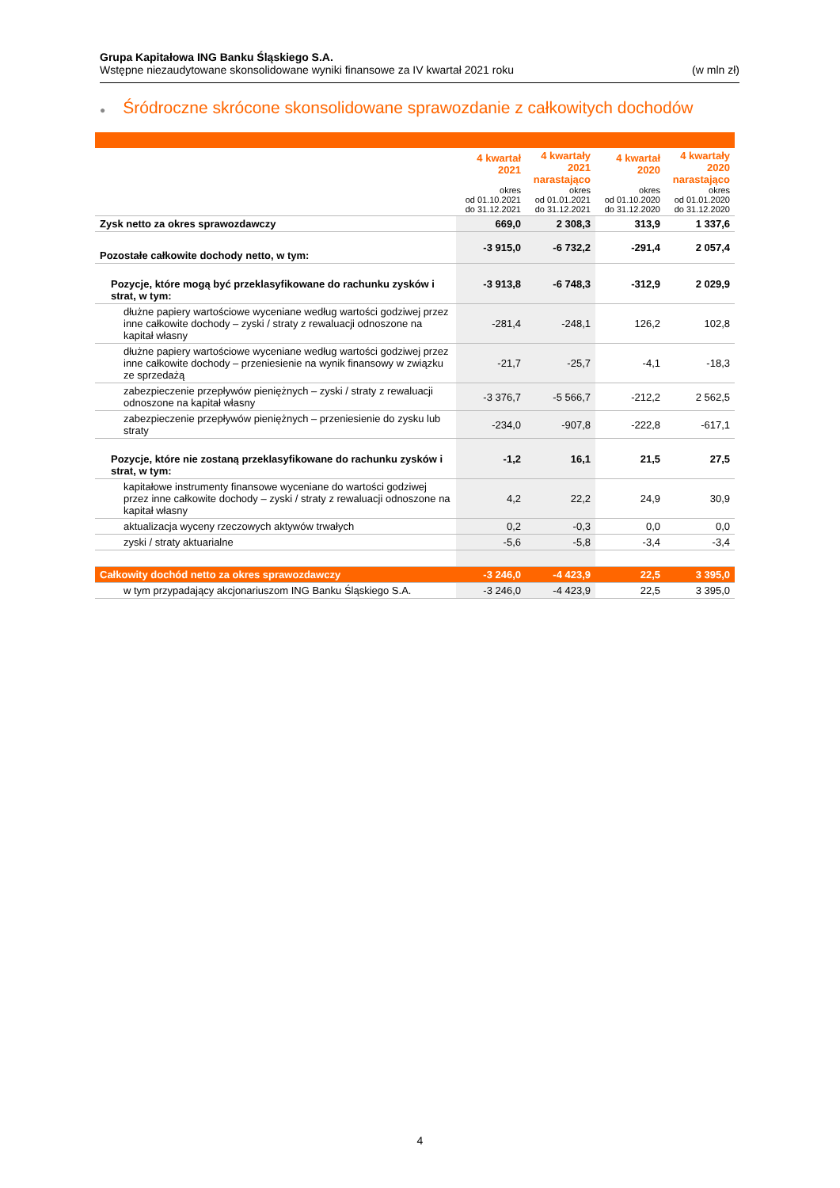Grupa Kapitałowa ING Banku Śląskiego S.A.
Wstępne niezaudytowane skonsolidowane wyniki finansowe za IV kwartał 2021 roku (w mln zł)
● Śródroczne skrócone skonsolidowane sprawozdanie z całkowitych dochodów
| | 4 kwartał 2021 okres od 01.10.2021 do 31.12.2021 | 4 kwartały 2021 narastająco okres od 01.01.2021 do 31.12.2021 | 4 kwartał 2020 okres od 01.10.2020 do 31.12.2020 | 4 kwartały 2020 narastająco okres od 01.01.2020 do 31.12.2020 |
| --- | --- | --- | --- | --- |
| Zysk netto za okres sprawozdawczy | 669,0 | 2 308,3 | 313,9 | 1 337,6 |
| Pozostałe całkowite dochody netto, w tym: | -3 915,0 | -6 732,2 | -291,4 | 2 057,4 |
| Pozycje, które mogą być przeklasyfikowane do rachunku zysków i strat, w tym: | -3 913,8 | -6 748,3 | -312,9 | 2 029,9 |
| dłużne papiery wartościowe wyceniane według wartości godziwej przez inne całkowite dochody – zyski / straty z rewaluacji odnoszone na kapitał własny | -281,4 | -248,1 | 126,2 | 102,8 |
| dłużne papiery wartościowe wyceniane według wartości godziwej przez inne całkowite dochody – przeniesienie na wynik finansowy w związku ze sprzedażą | -21,7 | -25,7 | -4,1 | -18,3 |
| zabezpieczenie przepływów pieniężnych – zyski / straty z rewaluacji odnoszone na kapitał własny | -3 376,7 | -5 566,7 | -212,2 | 2 562,5 |
| zabezpieczenie przepływów pieniężnych – przeniesienie do zysku lub straty | -234,0 | -907,8 | -222,8 | -617,1 |
| Pozycje, które nie zostaną przeklasyfikowane do rachunku zysków i strat, w tym: | -1,2 | 16,1 | 21,5 | 27,5 |
| kapitałowe instrumenty finansowe wyceniane do wartości godziwej przez inne całkowite dochody – zyski / straty z rewaluacji odnoszone na kapitał własny | 4,2 | 22,2 | 24,9 | 30,9 |
| aktualizacja wyceny rzeczowych aktywów trwałych | 0,2 | -0,3 | 0,0 | 0,0 |
| zyski / straty aktuarialne | -5,6 | -5,8 | -3,4 | -3,4 |
| Całkowity dochód netto za okres sprawozdawczy | -3 246,0 | -4 423,9 | 22,5 | 3 395,0 |
| w tym przypadający akcjonariuszom ING Banku Śląskiego S.A. | -3 246,0 | -4 423,9 | 22,5 | 3 395,0 |
4